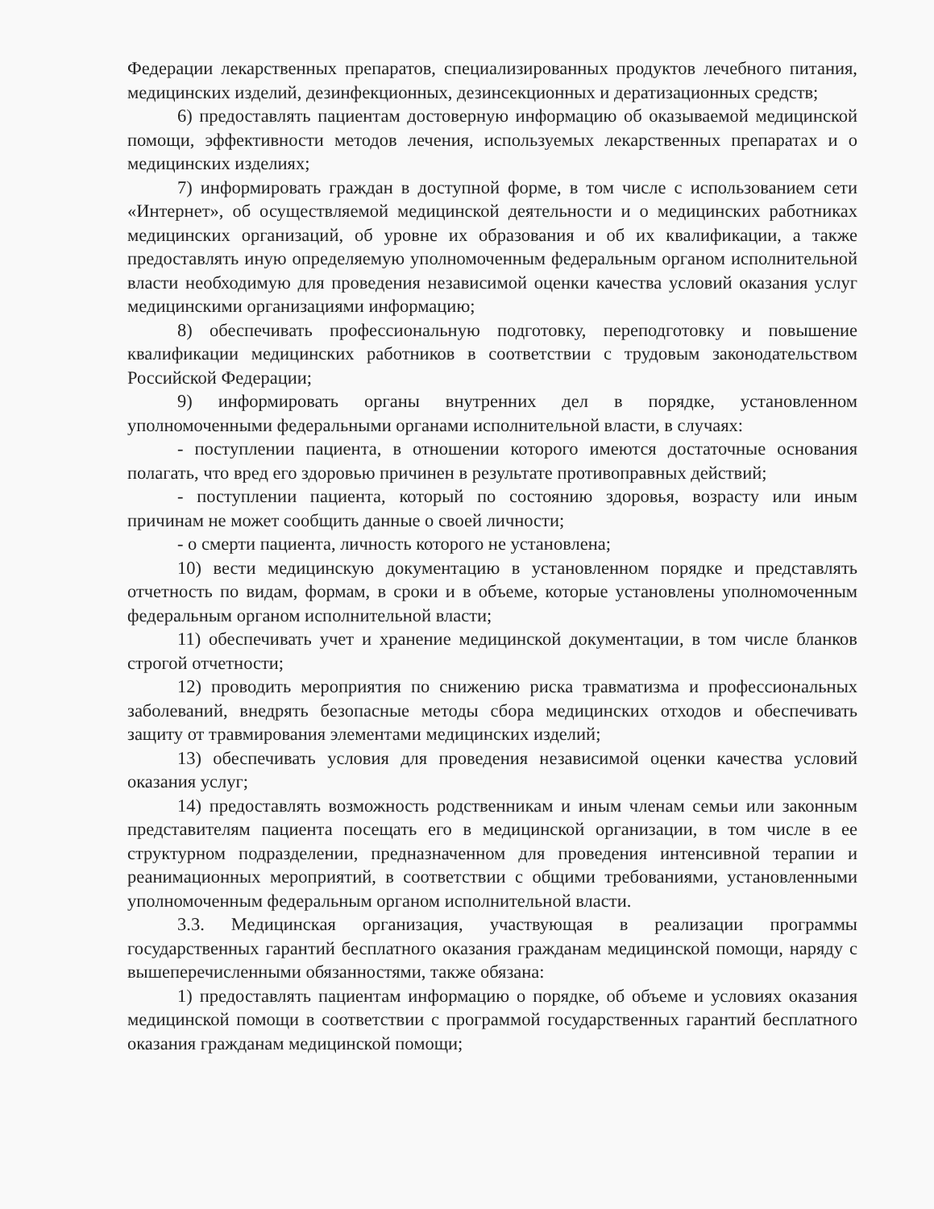Федерации лекарственных препаратов, специализированных продуктов лечебного питания, медицинских изделий, дезинфекционных, дезинсекционных и дератизационных средств;
6) предоставлять пациентам достоверную информацию об оказываемой медицинской помощи, эффективности методов лечения, используемых лекарственных препаратах и о медицинских изделиях;
7) информировать граждан в доступной форме, в том числе с использованием сети «Интернет», об осуществляемой медицинской деятельности и о медицинских работниках медицинских организаций, об уровне их образования и об их квалификации, а также предоставлять иную определяемую уполномоченным федеральным органом исполнительной власти необходимую для проведения независимой оценки качества условий оказания услуг медицинскими организациями информацию;
8) обеспечивать профессиональную подготовку, переподготовку и повышение квалификации медицинских работников в соответствии с трудовым законодательством Российской Федерации;
9) информировать органы внутренних дел в порядке, установленном уполномоченными федеральными органами исполнительной власти, в случаях:
- поступлении пациента, в отношении которого имеются достаточные основания полагать, что вред его здоровью причинен в результате противоправных действий;
- поступлении пациента, который по состоянию здоровья, возрасту или иным причинам не может сообщить данные о своей личности;
- о смерти пациента, личность которого не установлена;
10) вести медицинскую документацию в установленном порядке и представлять отчетность по видам, формам, в сроки и в объеме, которые установлены уполномоченным федеральным органом исполнительной власти;
11) обеспечивать учет и хранение медицинской документации, в том числе бланков строгой отчетности;
12) проводить мероприятия по снижению риска травматизма и профессиональных заболеваний, внедрять безопасные методы сбора медицинских отходов и обеспечивать защиту от травмирования элементами медицинских изделий;
13) обеспечивать условия для проведения независимой оценки качества условий оказания услуг;
14) предоставлять возможность родственникам и иным членам семьи или законным представителям пациента посещать его в медицинской организации, в том числе в ее структурном подразделении, предназначенном для проведения интенсивной терапии и реанимационных мероприятий, в соответствии с общими требованиями, установленными уполномоченным федеральным органом исполнительной власти.
3.3. Медицинская организация, участвующая в реализации программы государственных гарантий бесплатного оказания гражданам медицинской помощи, наряду с вышеперечисленными обязанностями, также обязана:
1) предоставлять пациентам информацию о порядке, об объеме и условиях оказания медицинской помощи в соответствии с программой государственных гарантий бесплатного оказания гражданам медицинской помощи;